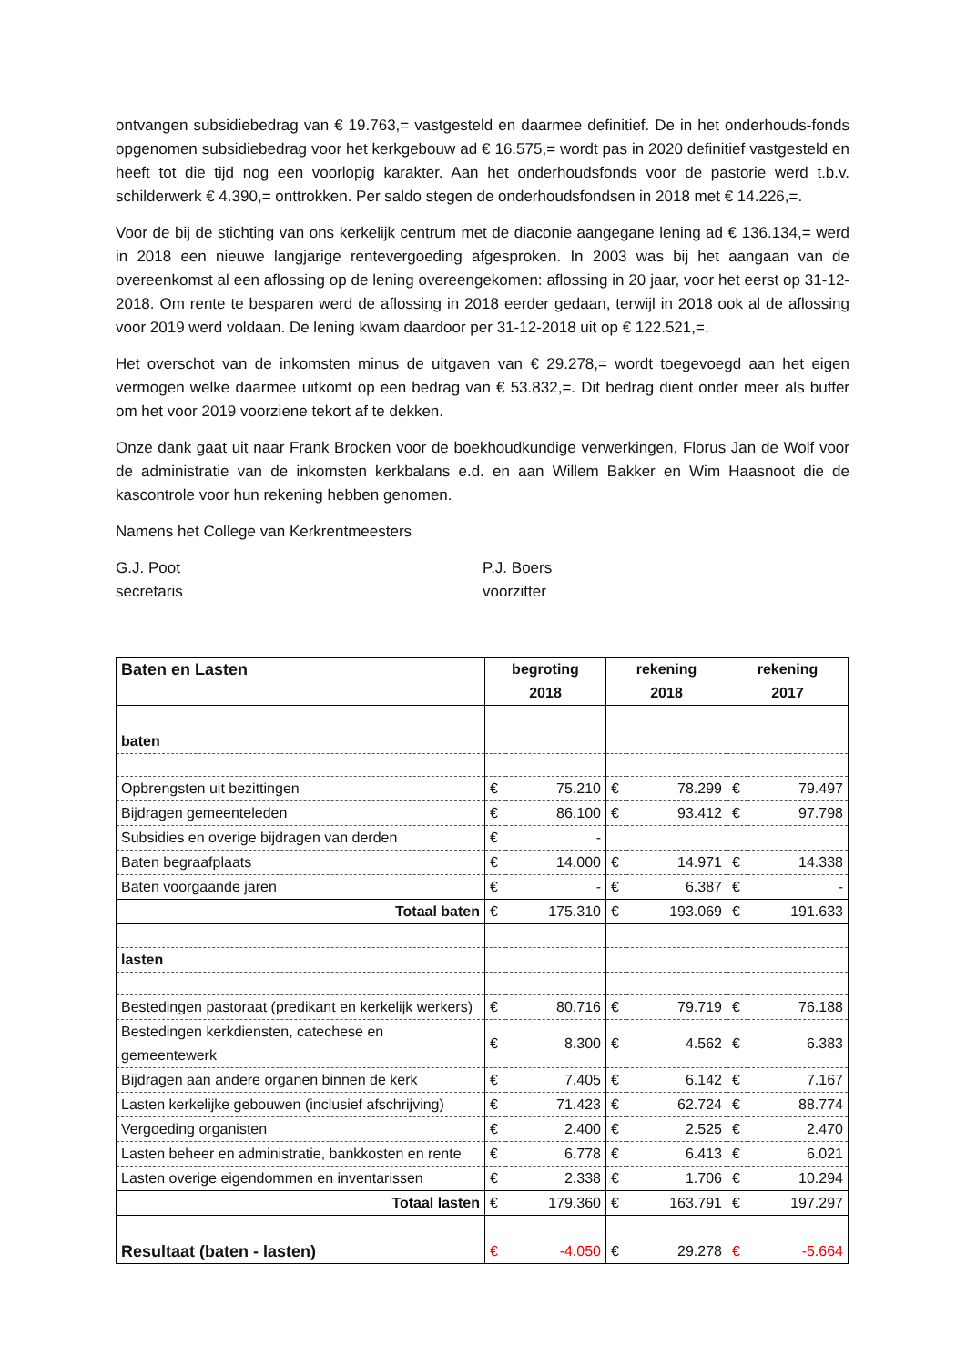ontvangen subsidiebedrag van € 19.763,= vastgesteld en daarmee definitief. De in het onderhouds-fonds opgenomen subsidiebedrag voor het kerkgebouw ad € 16.575,= wordt pas in 2020 definitief vastgesteld en heeft tot die tijd nog een voorlopig karakter. Aan het onderhoudsfonds voor de pastorie werd t.b.v. schilderwerk € 4.390,= onttrokken. Per saldo stegen de onderhoudsfondsen in 2018 met € 14.226,=.
Voor de bij de stichting van ons kerkelijk centrum met de diaconie aangegane lening ad € 136.134,= werd in 2018 een nieuwe langjarige rentevergoeding afgesproken. In 2003 was bij het aangaan van de overeenkomst al een aflossing op de lening overeengekomen: aflossing in 20 jaar, voor het eerst op 31-12-2018. Om rente te besparen werd de aflossing in 2018 eerder gedaan, terwijl in 2018 ook al de aflossing voor 2019 werd voldaan. De lening kwam daardoor per 31-12-2018 uit op € 122.521,=.
Het overschot van de inkomsten minus de uitgaven van € 29.278,= wordt toegevoegd aan het eigen vermogen welke daarmee uitkomt op een bedrag van € 53.832,=. Dit bedrag dient onder meer als buffer om het voor 2019 voorziene tekort af te dekken.
Onze dank gaat uit naar Frank Brocken voor de boekhoudkundige verwerkingen, Florus Jan de Wolf voor de administratie van de inkomsten kerkbalans e.d. en aan Willem Bakker en Wim Haasnoot die de kascontrole voor hun rekening hebben genomen.
Namens het College van Kerkrentmeesters
G.J. Poot
secretaris
P.J. Boers
voorzitter
| Baten en Lasten | begroting | | rekening | | rekening | |
| | 2018 | | 2018 | | 2017 | |
| baten | | | | | | |
| Opbrengsten uit bezittingen | € | 75.210 | € | 78.299 | € | 79.497 |
| Bijdragen gemeenteleden | € | 86.100 | € | 93.412 | € | 97.798 |
| Subsidies en overige bijdragen van derden | € | - | | | | |
| Baten begraafplaats | € | 14.000 | € | 14.971 | € | 14.338 |
| Baten voorgaande jaren | € | - | € | 6.387 | € | - |
| Totaal baten | € | 175.310 | € | 193.069 | € | 191.633 |
| lasten | | | | | | |
| Bestedingen pastoraat (predikant en kerkelijk werkers) | € | 80.716 | € | 79.719 | € | 76.188 |
| Bestedingen kerkdiensten, catechese en gemeentewerk | € | 8.300 | € | 4.562 | € | 6.383 |
| Bijdragen aan andere organen binnen de kerk | € | 7.405 | € | 6.142 | € | 7.167 |
| Lasten kerkelijke gebouwen (inclusief afschrijving) | € | 71.423 | € | 62.724 | € | 88.774 |
| Vergoeding organisten | € | 2.400 | € | 2.525 | € | 2.470 |
| Lasten beheer en administratie, bankkosten en rente | € | 6.778 | € | 6.413 | € | 6.021 |
| Lasten overige eigendommen en inventarissen | € | 2.338 | € | 1.706 | € | 10.294 |
| Totaal lasten | € | 179.360 | € | 163.791 | € | 197.297 |
| Resultaat (baten - lasten) | € | -4.050 | € | 29.278 | € | -5.664 |